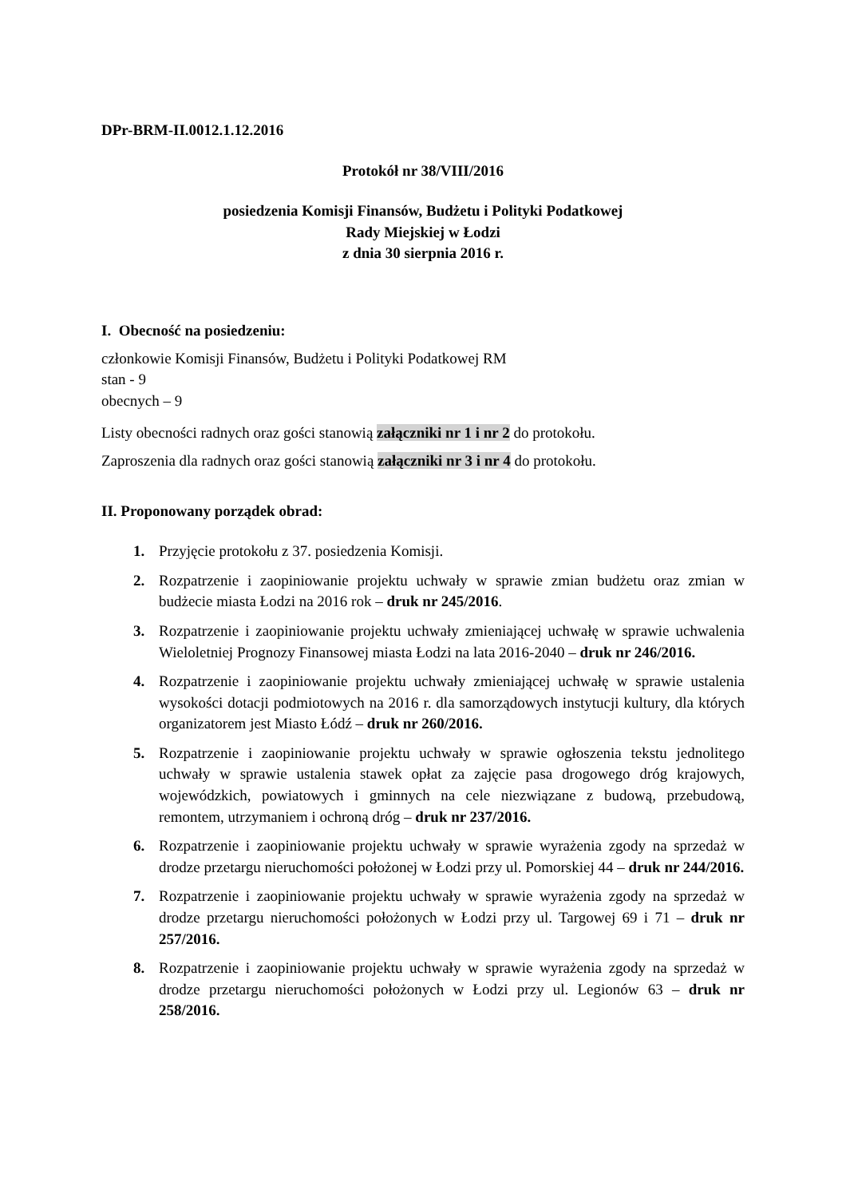DPr-BRM-II.0012.1.12.2016
Protokół nr 38/VIII/2016
posiedzenia Komisji Finansów, Budżetu i Polityki Podatkowej
Rady Miejskiej w Łodzi
z dnia 30 sierpnia 2016 r.
I. Obecność na posiedzeniu:
członkowie Komisji Finansów, Budżetu i Polityki Podatkowej RM
stan - 9
obecnych – 9
Listy obecności radnych oraz gości stanowią załączniki nr 1 i nr 2 do protokołu.
Zaproszenia dla radnych oraz gości stanowią załączniki nr 3 i nr 4 do protokołu.
II. Proponowany porządek obrad:
1. Przyjęcie protokołu z 37. posiedzenia Komisji.
2. Rozpatrzenie i zaopiniowanie projektu uchwały w sprawie zmian budżetu oraz zmian w budżecie miasta Łodzi na 2016 rok – druk nr 245/2016.
3. Rozpatrzenie i zaopiniowanie projektu uchwały zmieniającej uchwałę w sprawie uchwalenia Wieloletniej Prognozy Finansowej miasta Łodzi na lata 2016-2040 – druk nr 246/2016.
4. Rozpatrzenie i zaopiniowanie projektu uchwały zmieniającej uchwałę w sprawie ustalenia wysokości dotacji podmiotowych na 2016 r. dla samorządowych instytucji kultury, dla których organizatorem jest Miasto Łódź – druk nr 260/2016.
5. Rozpatrzenie i zaopiniowanie projektu uchwały w sprawie ogłoszenia tekstu jednolitego uchwały w sprawie ustalenia stawek opłat za zajęcie pasa drogowego dróg krajowych, wojewódzkich, powiatowych i gminnych na cele niezwiązane z budową, przebudową, remontem, utrzymaniem i ochroną dróg – druk nr 237/2016.
6. Rozpatrzenie i zaopiniowanie projektu uchwały w sprawie wyrażenia zgody na sprzedaż w drodze przetargu nieruchomości położonej w Łodzi przy ul. Pomorskiej 44 – druk nr 244/2016.
7. Rozpatrzenie i zaopiniowanie projektu uchwały w sprawie wyrażenia zgody na sprzedaż w drodze przetargu nieruchomości położonych w Łodzi przy ul. Targowej 69 i 71 – druk nr 257/2016.
8. Rozpatrzenie i zaopiniowanie projektu uchwały w sprawie wyrażenia zgody na sprzedaż w drodze przetargu nieruchomości położonych w Łodzi przy ul. Legionów 63 – druk nr 258/2016.